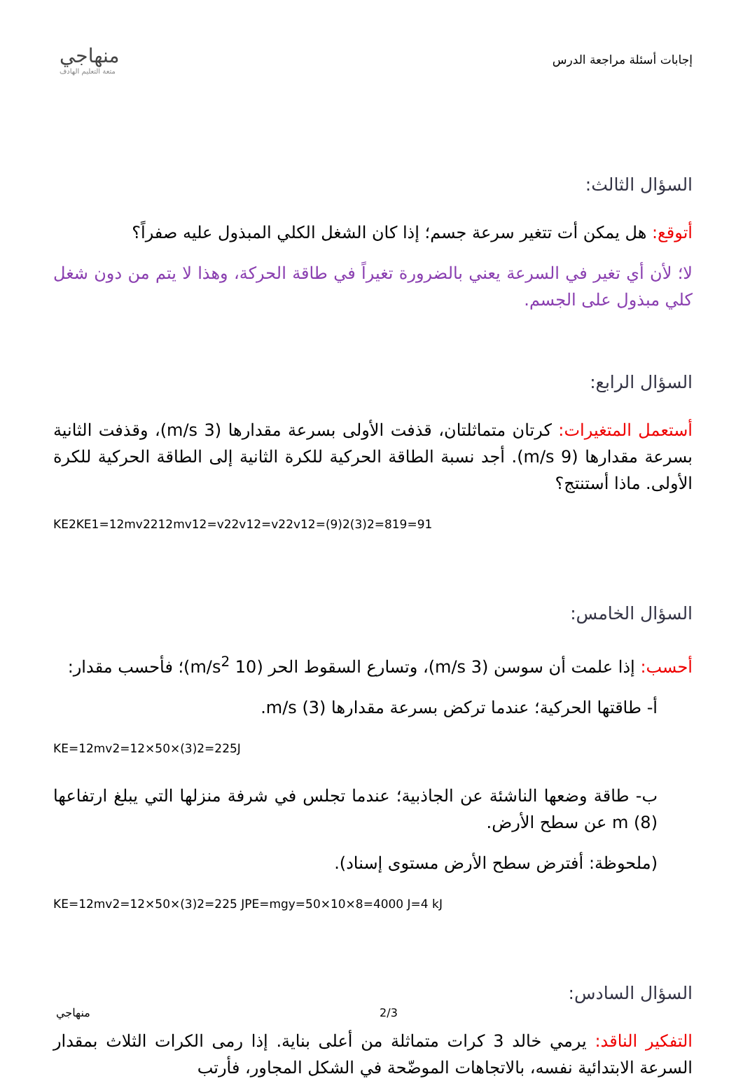منهاجي
متعة التعليم الهادف
إجابات أسئلة مراجعة الدرس
السؤال الثالث:
أتوقع: هل يمكن أت تتغير سرعة جسم؛ إذا كان الشغل الكلي المبذول عليه صفراً؟
لا؛ لأن أي تغير في السرعة يعني بالضرورة تغيراً في طاقة الحركة، وهذا لا يتم من دون شغل كلي مبذول على الجسم.
السؤال الرابع:
أستعمل المتغيرات: كرتان متماثلتان، قذفت الأولى بسرعة مقدارها (3 m/s)، وقذفت الثانية بسرعة مقدارها (9 m/s). أجد نسبة الطاقة الحركية للكرة الثانية إلى الطاقة الحركية للكرة الأولى. ماذا أستنتج؟
KE2KE1=12mv2212mv12=v22v12=v22v12=(9)2(3)2=819=91
السؤال الخامس:
أحسب: إذا علمت أن سوسن (3 m/s)، وتسارع السقوط الحر (10 m/s<sup>2</sup>)؛ فأحسب مقدار:
أ- طاقتها الحركية؛ عندما تركض بسرعة مقدارها (3) m/s.
KE=12mv2=12×50×(3)2=225J
ب- طاقة وضعها الناشئة عن الجاذبية؛ عندما تجلس في شرفة منزلها التي يبلغ ارتفاعها (8) m عن سطح الأرض.
(ملحوظة: أفترض سطح الأرض مستوى إسناد).
KE=12mv2=12×50×(3)2=225 JPE=mgy=50×10×8=4000 J=4 kJ
السؤال السادس:
التفكير الناقد: يرمي خالد 3 كرات متماثلة من أعلى بناية. إذا رمى الكرات الثلاث بمقدار السرعة الابتدائية نفسه، بالاتجاهات الموضّحة في الشكل المجاور، فأرتب
منهاجي 2/3